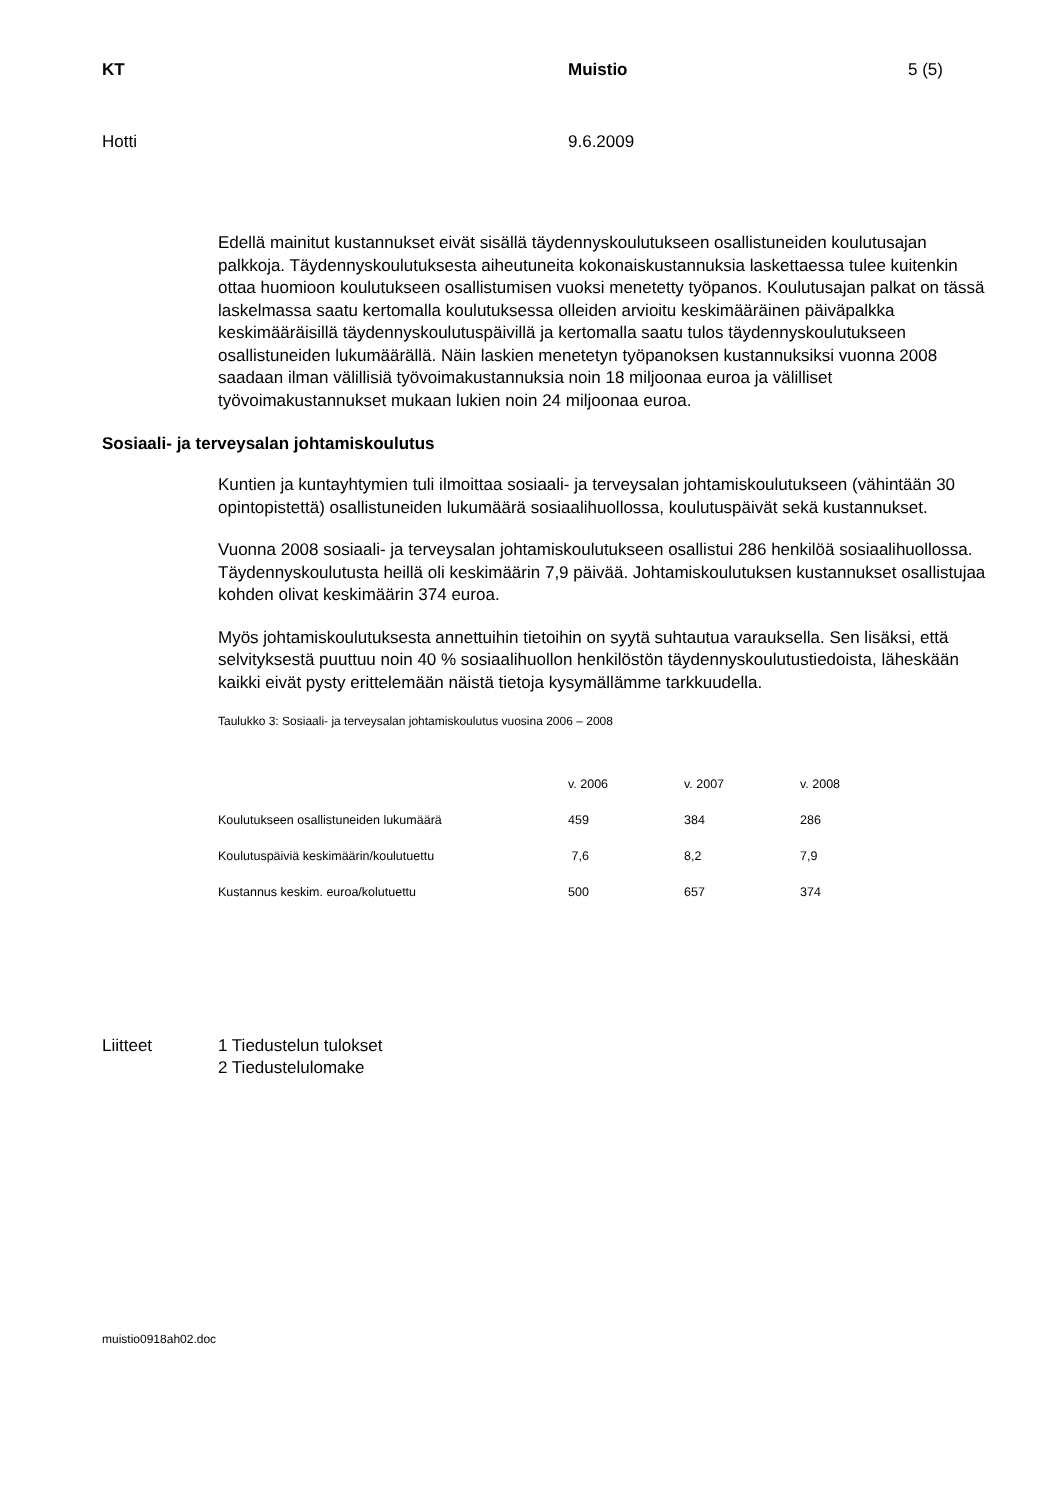KT Muistio 5 (5)
Hotti 9.6.2009
Edellä mainitut kustannukset eivät sisällä täydennyskoulutukseen osallistuneiden koulutusajan palkkoja. Täydennyskoulutuksesta aiheutuneita kokonaiskustannuksia laskettaessa tulee kuitenkin ottaa huomioon koulutukseen osallistumisen vuoksi menetetty työpanos. Koulutusajan palkat on tässä laskelmassa saatu kertomalla koulutuksessa olleiden arvioitu keskimääräinen päiväpalkka keskimääräisillä täydennyskoulutuspäivillä ja kertomalla saatu tulos täydennyskoulutukseen osallistuneiden lukumäärällä. Näin laskien menetetyn työpanoksen kustannuksiksi vuonna 2008 saadaan ilman välillisiä työvoimakustannuksia noin 18 miljoonaa euroa ja välilliset työvoimakustannukset mukaan lukien noin 24 miljoonaa euroa.
Sosiaali- ja terveysalan johtamiskoulutus
Kuntien ja kuntayhtymien tuli ilmoittaa sosiaali- ja terveysalan johtamiskoulutukseen (vähintään 30 opintopistettä) osallistuneiden lukumäärä sosiaalihuollossa, koulutuspäivät sekä kustannukset.
Vuonna 2008 sosiaali- ja terveysalan johtamiskoulutukseen osallistui 286 henkilöä sosiaalihuollossa. Täydennyskoulutusta heillä oli keskimäärin 7,9 päivää. Johtamiskoulutuksen kustannukset osallistujaa kohden olivat keskimäärin 374 euroa.
Myös johtamiskoulutuksesta annettuihin tietoihin on syytä suhtautua varauksella. Sen lisäksi, että selvityksestä puuttuu noin 40 % sosiaalihuollon henkilöstön täydennyskoulutustiedoista, läheskään kaikki eivät pysty erittelemään näistä tietoja kysymällämme tarkkuudella.
Taulukko 3: Sosiaali- ja terveysalan johtamiskoulutus vuosina 2006 – 2008
| | v. 2006 | v. 2007 | v. 2008 |
| --- | --- | --- | --- |
| Koulutukseen osallistuneiden lukumäärä | 459 | 384 | 286 |
| Koulutuspäiviä keskimäärin/koulutuettu | 7,6 | 8,2 | 7,9 |
| Kustannus keskim. euroa/kolutuettu | 500 | 657 | 374 |
Liitteet 1 Tiedustelun tulokset
2 Tiedustelulomake
muistio0918ah02.doc